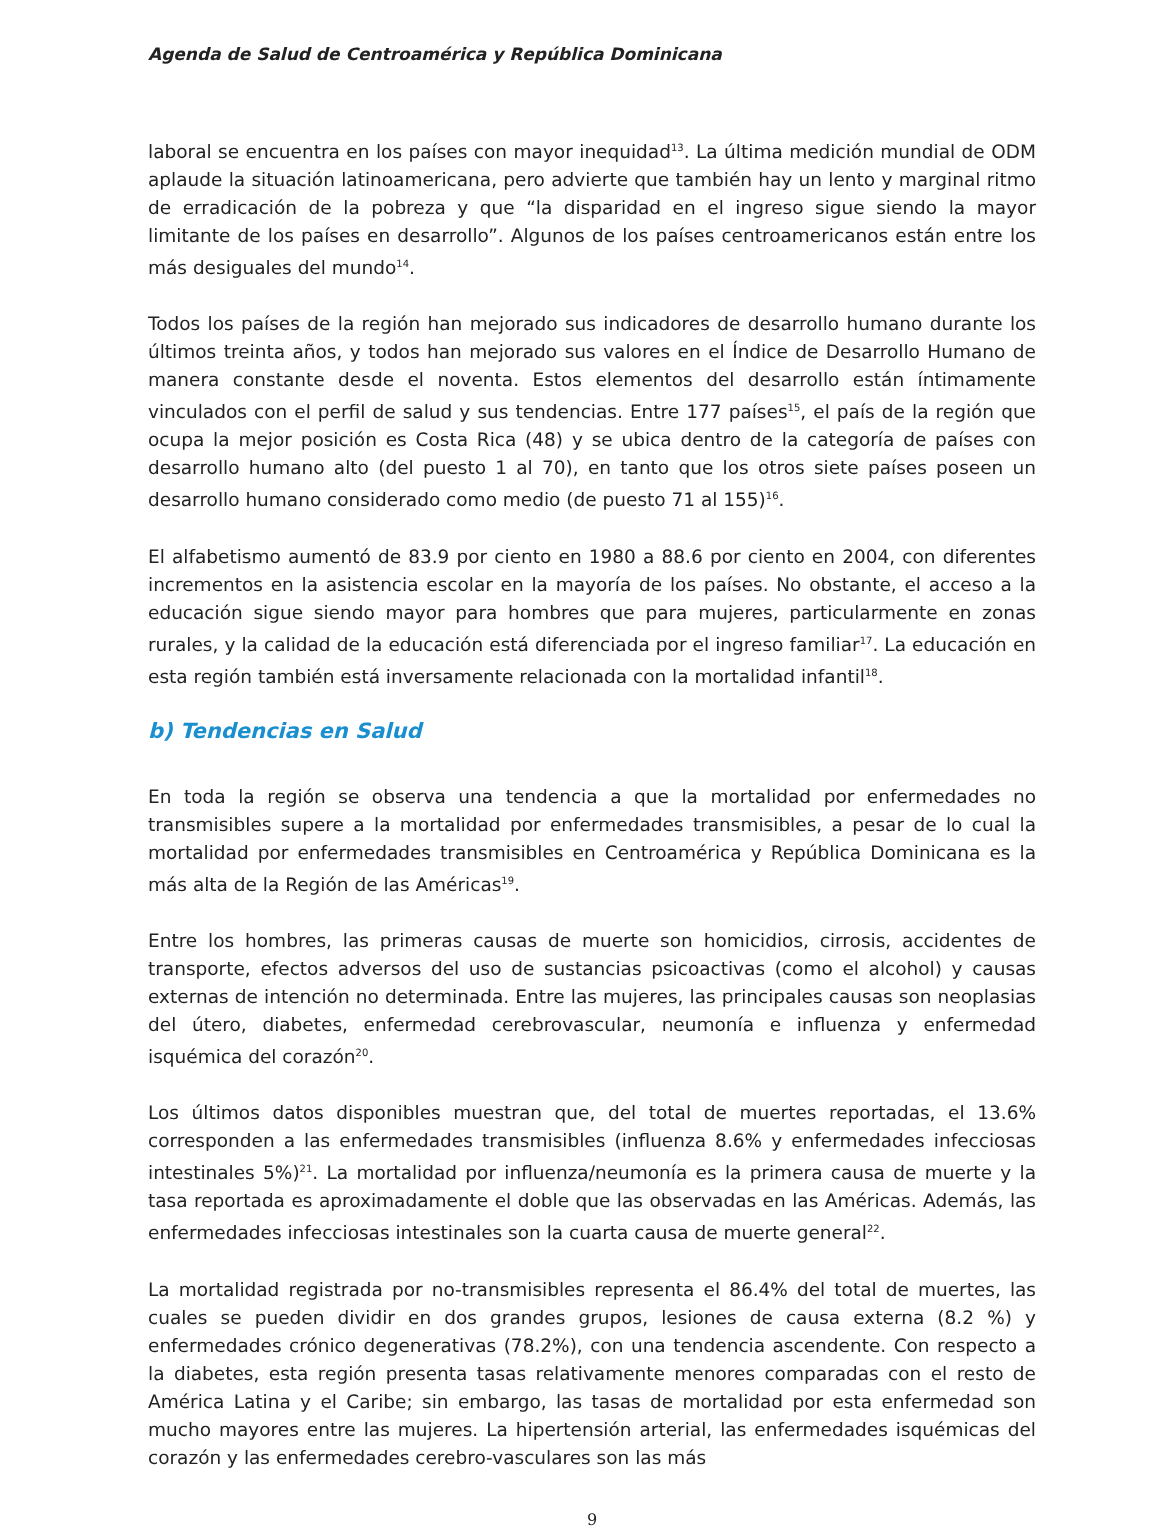Agenda de Salud de Centroamérica y República Dominicana
laboral se encuentra en los países con mayor inequidad<sup>13</sup>. La última medición mundial de ODM aplaude la situación latinoamericana, pero advierte que también hay un lento y marginal ritmo de erradicación de la pobreza y que “la disparidad en el ingreso sigue siendo la mayor limitante de los países en desarrollo”. Algunos de los países centroamericanos están entre los más desiguales del mundo<sup>14</sup>.
Todos los países de la región han mejorado sus indicadores de desarrollo humano durante los últimos treinta años, y todos han mejorado sus valores en el Índice de Desarrollo Humano de manera constante desde el noventa. Estos elementos del desarrollo están íntimamente vinculados con el perfil de salud y sus tendencias. Entre 177 países<sup>15</sup>, el país de la región que ocupa la mejor posición es Costa Rica (48) y se ubica dentro de la categoría de países con desarrollo humano alto (del puesto 1 al 70), en tanto que los otros siete países poseen un desarrollo humano considerado como medio (de puesto 71 al 155)<sup>16</sup>.
El alfabetismo aumentó de 83.9 por ciento en 1980 a 88.6 por ciento en 2004, con diferentes incrementos en la asistencia escolar en la mayoría de los países. No obstante, el acceso a la educación sigue siendo mayor para hombres que para mujeres, particularmente en zonas rurales, y la calidad de la educación está diferenciada por el ingreso familiar<sup>17</sup>. La educación en esta región también está inversamente relacionada con la mortalidad infantil<sup>18</sup>.
b) Tendencias en Salud
En toda la región se observa una tendencia a que la mortalidad por enfermedades no transmisibles supere a la mortalidad por enfermedades transmisibles, a pesar de lo cual la mortalidad por enfermedades transmisibles en Centroamérica y República Dominicana es la más alta de la Región de las Américas<sup>19</sup>.
Entre los hombres, las primeras causas de muerte son homicidios, cirrosis, accidentes de transporte, efectos adversos del uso de sustancias psicoactivas (como el alcohol) y causas externas de intención no determinada. Entre las mujeres, las principales causas son neoplasias del útero, diabetes, enfermedad cerebrovascular, neumonía e influenza y enfermedad isquémica del corazón<sup>20</sup>.
Los últimos datos disponibles muestran que, del total de muertes reportadas, el 13.6% corresponden a las enfermedades transmisibles (influenza 8.6% y enfermedades infecciosas intestinales 5%)<sup>21</sup>. La mortalidad por influenza/neumonía es la primera causa de muerte y la tasa reportada es aproximadamente el doble que las observadas en las Américas. Además, las enfermedades infecciosas intestinales son la cuarta causa de muerte general<sup>22</sup>.
La mortalidad registrada por no-transmisibles representa el 86.4% del total de muertes, las cuales se pueden dividir en dos grandes grupos, lesiones de causa externa (8.2 %) y enfermedades crónico degenerativas (78.2%), con una tendencia ascendente. Con respecto a la diabetes, esta región presenta tasas relativamente menores comparadas con el resto de América Latina y el Caribe; sin embargo, las tasas de mortalidad por esta enfermedad son mucho mayores entre las mujeres. La hipertensión arterial, las enfermedades isquémicas del corazón y las enfermedades cerebro-vasculares son las más
9